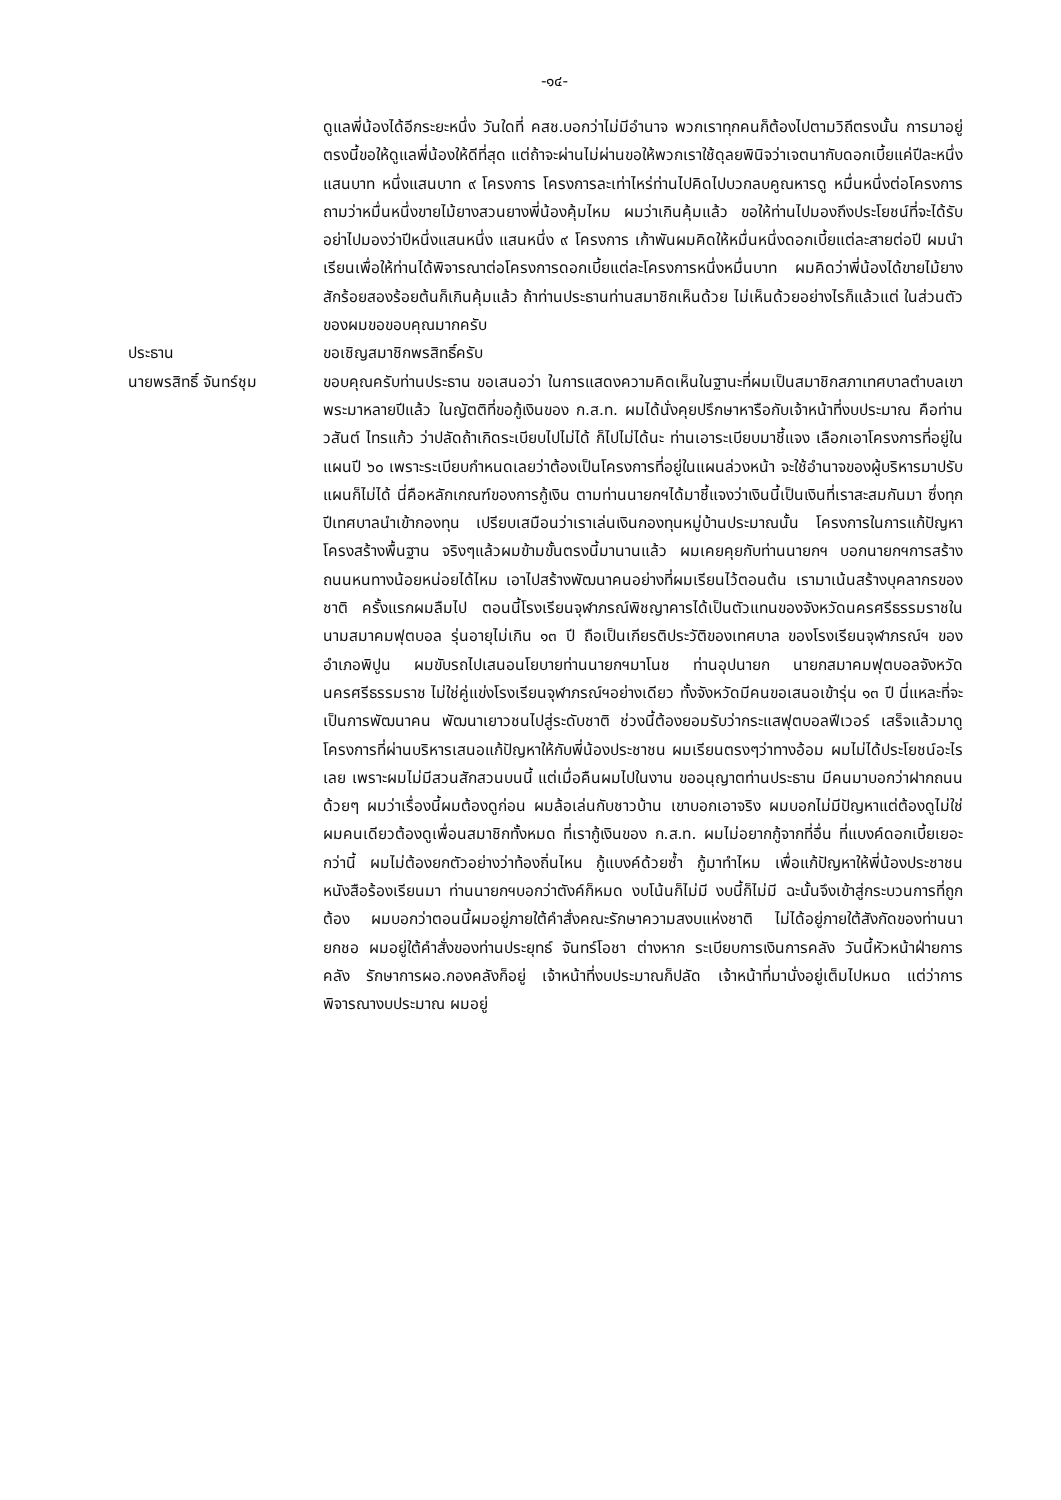-๑๔-
ดูแลพี่น้องได้อีกระยะหนึ่ง วันใดที่ คสช.บอกว่าไม่มีอำนาจ พวกเราทุกคนก็ต้องไปตามวิถีตรงนั้น การมาอยู่ตรงนี้ขอให้ดูแลพี่น้องให้ดีที่สุด แต่ถ้าจะผ่านไม่ผ่านขอให้พวกเราใช้ดุลยพินิจว่าเจตนากับดอกเบี้ยแค่ปีละหนึ่งแสนบาท หนึ่งแสนบาท ๙ โครงการ โครงการละเท่าไหร่ท่านไปคิดไปบวกลบคูณหารดู หมื่นหนึ่งต่อโครงการ ถามว่าหมื่นหนึ่งขายไม้ยางสวนยางพี่น้องคุ้มไหม ผมว่าเกินคุ้มแล้ว ขอให้ท่านไปมองถึงประโยชน์ที่จะได้รับ อย่าไปมองว่าปีหนึ่งแสนหนึ่ง แสนหนึ่ง ๙ โครงการ เก้าพันผมคิดให้หมื่นหนึ่งดอกเบี้ยแต่ละสายต่อปี ผมนำเรียนเพื่อให้ท่านได้พิจารณาต่อโครงการดอกเบี้ยแต่ละโครงการหนึ่งหมื่นบาท ผมคิดว่าพี่น้องได้ขายไม้ยางสักร้อยสองร้อยต้นก็เกินคุ้มแล้ว ถ้าท่านประธานท่านสมาชิกเห็นด้วย ไม่เห็นด้วยอย่างไรก็แล้วแต่ ในส่วนตัวของผมขอขอบคุณมากครับ
ประธาน ขอเชิญสมาชิกพรสิทธิ์ครับ
นายพรสิทธิ์ จันทร์ชุม
ขอบคุณครับท่านประธาน ขอเสนอว่า ในการแสดงความคิดเห็นในฐานะที่ผมเป็นสมาชิกสภาเทศบาลตำบลเขาพระมาหลายปีแล้ว ในญัตติที่ขอกู้เงินของ ก.ส.ท. ผมได้นั่งคุยปรึกษาหารือกับเจ้าหน้าที่งบประมาณ คือท่านวสันต์ ไทรแก้ว ว่าปลัดถ้าเกิดระเบียบไปไม่ได้ ก็ไปไม่ได้นะ ท่านเอาระเบียบมาชี้แจง เลือกเอาโครงการที่อยู่ในแผนปี ๖๐ เพราะระเบียบกำหนดเลยว่าต้องเป็นโครงการที่อยู่ในแผนล่วงหน้า จะใช้อำนาจของผู้บริหารมาปรับแผนก็ไม่ได้ นี่คือหลักเกณฑ์ของการกู้เงิน ตามท่านนายกฯได้มาชี้แจงว่าเงินนี้เป็นเงินที่เราสะสมกันมา ซึ่งทุกปีเทศบาลนำเข้ากองทุน เปรียบเสมือนว่าเราเล่นเงินกองทุนหมู่บ้านประมาณนั้น โครงการในการแก้ปัญหาโครงสร้างพื้นฐาน จริงๆแล้วผมข้ามขั้นตรงนี้มานานแล้ว ผมเคยคุยกับท่านนายกฯ บอกนายกฯการสร้างถนนหนทางน้อยหน่อยได้ไหม เอาไปสร้างพัฒนาคนอย่างที่ผมเรียนไว้ตอนต้น เรามาเน้นสร้างบุคลากรของชาติ ครั้งแรกผมลืมไป ตอนนี้โรงเรียนจุฬาภรณ์พิชญาคารได้เป็นตัวแทนของจังหวัดนครศรีธรรมราชในนามสมาคมฟุตบอล รุ่นอายุไม่เกิน ๑๓ ปี ถือเป็นเกียรติประวัติของเทศบาล ของโรงเรียนจุฬาภรณ์ฯ ของอำเภอพิปูน ผมขับรถไปเสนอนโยบายท่านนายกฯมาโนช ท่านอุปนายก นายกสมาคมฟุตบอลจังหวัดนครศรีธรรมราช ไม่ใช่คู่แข่งโรงเรียนจุฬาภรณ์ฯอย่างเดียว ทั้งจังหวัดมีคนขอเสนอเข้ารุ่น ๑๓ ปี นี่แหละที่จะเป็นการพัฒนาคน พัฒนาเยาวชนไปสู่ระดับชาติ ช่วงนี้ต้องยอมรับว่ากระแสฟุตบอลฟีเวอร์ เสร็จแล้วมาดูโครงการที่ผ่านบริหารเสนอแก้ปัญหาให้กับพี่น้องประชาชน ผมเรียนตรงๆว่าทางอ้อม ผมไม่ได้ประโยชน์อะไรเลย เพราะผมไม่มีสวนสักสวนบนนี้ แต่เมื่อคืนผมไปในงาน ขออนุญาตท่านประธาน มีคนมาบอกว่าฝากถนนด้วยๆ ผมว่าเรื่องนี้ผมต้องดูก่อน ผมล้อเล่นกับชาวบ้าน เขาบอกเอาจริง ผมบอกไม่มีปัญหาแต่ต้องดูไม่ใช่ผมคนเดียวต้องดูเพื่อนสมาชิกทั้งหมด ที่เรากู้เงินของ ก.ส.ท. ผมไม่อยากกู้จากที่อื่น ที่แบงค์ดอกเบี้ยเยอะกว่านี้ ผมไม่ต้องยกตัวอย่างว่าท้องถิ่นไหน กู้แบงค์ด้วยซ้ำ กู้มาทำไหม เพื่อแก้ปัญหาให้พี่น้องประชาชน หนังสือร้องเรียนมา ท่านนายกฯบอกว่าตังค์ก็หมด งบโน้นก็ไม่มี งบนี้ก็ไม่มี ฉะนั้นจึงเข้าสู่กระบวนการที่ถูกต้อง ผมบอกว่าตอนนี้ผมอยู่ภายใต้คำสั่งคณะรักษาความสงบแห่งชาติ ไม่ได้อยู่ภายใต้สังกัดของท่านนายกชอ ผมอยู่ใต้คำสั่งของท่านประยุทธ์ จันทร์โอชา ต่างหาก ระเบียบการเงินการคลัง วันนี้หัวหน้าฝ่ายการคลัง รักษาการผอ.กองคลังก็อยู่ เจ้าหน้าที่งบประมาณก็ปลัด เจ้าหน้าที่มานั่งอยู่เต็มไปหมด แต่ว่าการพิจารณางบประมาณ ผมอยู่